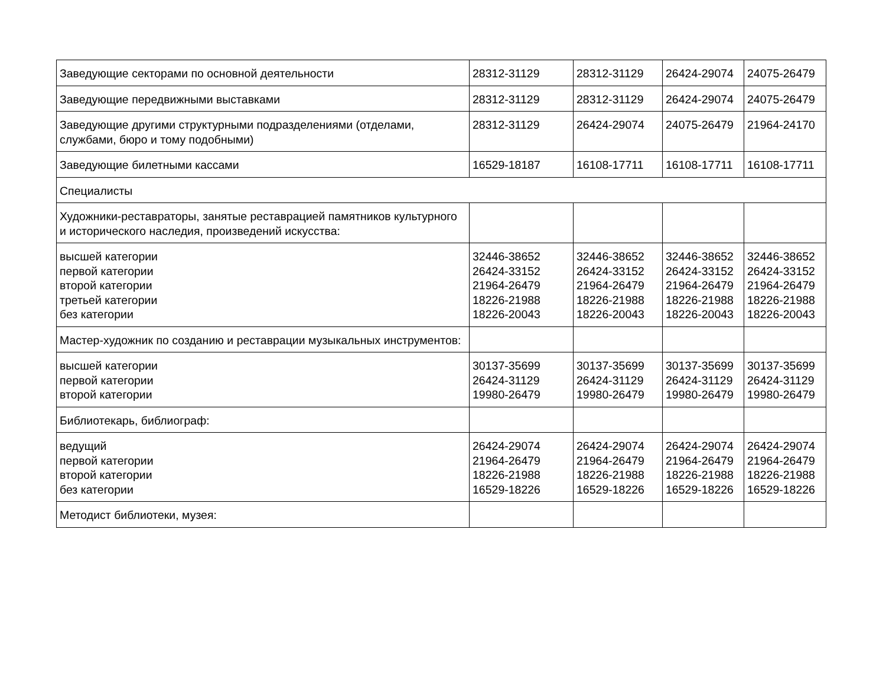| Заведующие секторами по основной деятельности | 28312-31129 | 28312-31129 | 26424-29074 | 24075-26479 |
| Заведующие передвижными выставками | 28312-31129 | 28312-31129 | 26424-29074 | 24075-26479 |
| Заведующие другими структурными подразделениями (отделами, службами, бюро и тому подобными) | 28312-31129 | 26424-29074 | 24075-26479 | 21964-24170 |
| Заведующие билетными кассами | 16529-18187 | 16108-17711 | 16108-17711 | 16108-17711 |
| Специалисты | | | | |
| Художники-реставраторы, занятые реставрацией памятников культурного и исторического наследия, произведений искусства: | | | | |
| высшей категории первой категории второй категории третьей категории без категории | 32446-38652 26424-33152 21964-26479 18226-21988 18226-20043 | 32446-38652 26424-33152 21964-26479 18226-21988 18226-20043 | 32446-38652 26424-33152 21964-26479 18226-21988 18226-20043 | 32446-38652 26424-33152 21964-26479 18226-21988 18226-20043 |
| Мастер-художник по созданию и реставрации музыкальных инструментов: | | | | |
| высшей категории первой категории второй категории | 30137-35699 26424-31129 19980-26479 | 30137-35699 26424-31129 19980-26479 | 30137-35699 26424-31129 19980-26479 | 30137-35699 26424-31129 19980-26479 |
| Библиотекарь, библиограф: | | | | |
| ведущий первой категории второй категории без категории | 26424-29074 21964-26479 18226-21988 16529-18226 | 26424-29074 21964-26479 18226-21988 16529-18226 | 26424-29074 21964-26479 18226-21988 16529-18226 | 26424-29074 21964-26479 18226-21988 16529-18226 |
| Методист библиотеки, музея: | | | | |